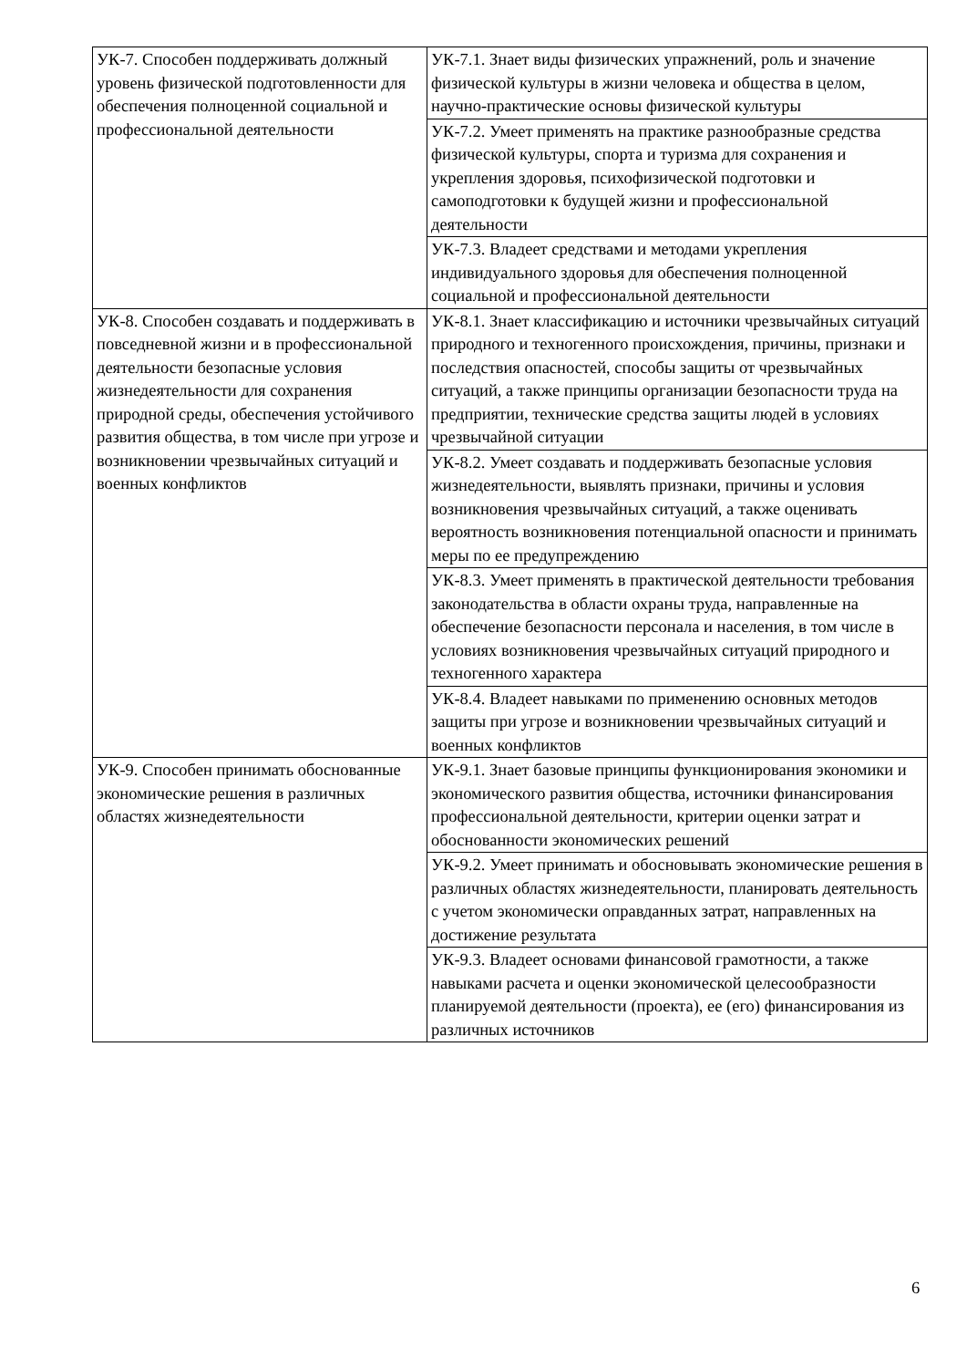| УК-7. Способен поддерживать должный уровень физической подготовленности для обеспечения полноценной социальной и профессиональной деятельности | УК-7.1. Знает виды физических упражнений, роль и значение физической культуры в жизни человека и общества в целом, научно-практические основы физической культуры |
| | УК-7.2. Умеет применять на практике разнообразные средства физической культуры, спорта и туризма для сохранения и укрепления здоровья, психофизической подготовки и самоподготовки к будущей жизни и профессиональной деятельности |
| | УК-7.3. Владеет средствами и методами укрепления индивидуального здоровья для обеспечения полноценной социальной и профессиональной деятельности |
| УК-8. Способен создавать и поддерживать в повседневной жизни и в профессиональной деятельности безопасные условия жизнедеятельности для сохранения природной среды, обеспечения устойчивого развития общества, в том числе при угрозе и возникновении чрезвычайных ситуаций и военных конфликтов | УК-8.1. Знает классификацию и источники чрезвычайных ситуаций природного и техногенного происхождения, причины, признаки и последствия опасностей, способы защиты от чрезвычайных ситуаций, а также принципы организации безопасности труда на предприятии, технические средства защиты людей в условиях чрезвычайной ситуации |
| | УК-8.2. Умеет создавать и поддерживать безопасные условия жизнедеятельности, выявлять признаки, причины и условия возникновения чрезвычайных ситуаций, а также оценивать вероятность возникновения потенциальной опасности и принимать меры по ее предупреждению |
| | УК-8.3. Умеет применять в практической деятельности требования законодательства в области охраны труда, направленные на обеспечение безопасности персонала и населения, в том числе в условиях возникновения чрезвычайных ситуаций природного и техногенного характера |
| | УК-8.4. Владеет навыками по применению основных методов защиты при угрозе и возникновении чрезвычайных ситуаций и военных конфликтов |
| УК-9. Способен принимать обоснованные экономические решения в различных областях жизнедеятельности | УК-9.1. Знает базовые принципы функционирования экономики и экономического развития общества, источники финансирования профессиональной деятельности, критерии оценки затрат и обоснованности экономических решений |
| | УК-9.2. Умеет принимать и обосновывать экономические решения в различных областях жизнедеятельности, планировать деятельность с учетом экономически оправданных затрат, направленных на достижение результата |
| | УК-9.3. Владеет основами финансовой грамотности, а также навыками расчета и оценки экономической целесообразности планируемой деятельности (проекта), ее (его) финансирования из различных источников |
6